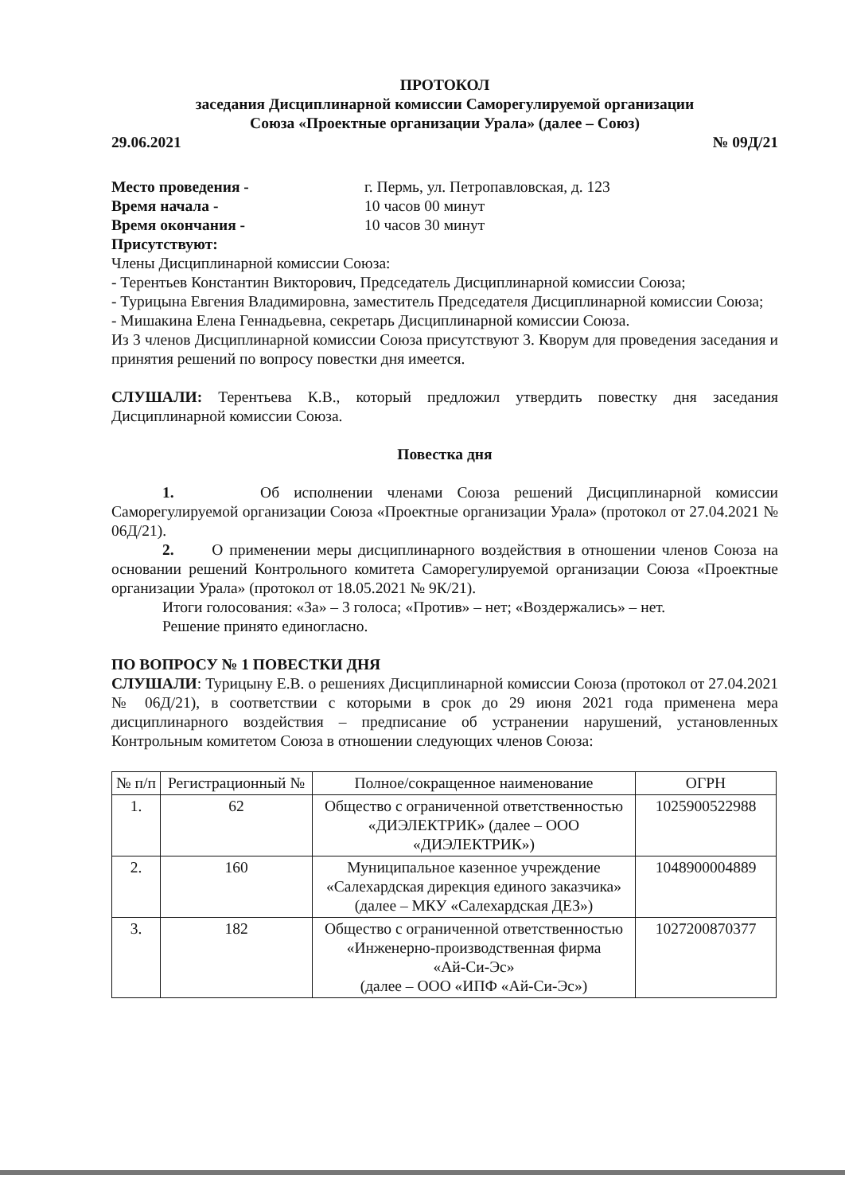ПРОТОКОЛ
заседания Дисциплинарной комиссии Саморегулируемой организации
Союза «Проектные организации Урала» (далее – Союз)
29.06.2021 № 09Д/21
Место проведения - г. Пермь, ул. Петропавловская, д. 123
Время начала - 10 часов 00 минут
Время окончания - 10 часов 30 минут
Присутствуют:
Члены Дисциплинарной комиссии Союза:
- Терентьев Константин Викторович, Председатель Дисциплинарной комиссии Союза;
- Турицына Евгения Владимировна, заместитель Председателя Дисциплинарной комиссии Союза;
- Мишакина Елена Геннадьевна, секретарь Дисциплинарной комиссии Союза.
Из 3 членов Дисциплинарной комиссии Союза присутствуют 3. Кворум для проведения заседания и принятия решений по вопросу повестки дня имеется.
СЛУШАЛИ: Терентьева К.В., который предложил утвердить повестку дня заседания Дисциплинарной комиссии Союза.
Повестка дня
1. Об исполнении членами Союза решений Дисциплинарной комиссии Саморегулируемой организации Союза «Проектные организации Урала» (протокол от 27.04.2021 № 06Д/21).
2. О применении меры дисциплинарного воздействия в отношении членов Союза на основании решений Контрольного комитета Саморегулируемой организации Союза «Проектные организации Урала» (протокол от 18.05.2021 № 9К/21).
Итоги голосования: «За» – 3 голоса; «Против» – нет; «Воздержались» – нет.
Решение принято единогласно.
ПО ВОПРОСУ № 1 ПОВЕСТКИ ДНЯ
СЛУШАЛИ: Турицыну Е.В. о решениях Дисциплинарной комиссии Союза (протокол от 27.04.2021 № 06Д/21), в соответствии с которыми в срок до 29 июня 2021 года применена мера дисциплинарного воздействия – предписание об устранении нарушений, установленных Контрольным комитетом Союза в отношении следующих членов Союза:
| № п/п | Регистрационный № | Полное/сокращенное наименование | ОГРН |
| --- | --- | --- | --- |
| 1. | 62 | Общество с ограниченной ответственностью «ДИЭЛЕКТРИК» (далее – ООО «ДИЭЛЕКТРИК») | 1025900522988 |
| 2. | 160 | Муниципальное казенное учреждение «Салехардская дирекция единого заказчика» (далее – МКУ «Салехардская ДЕЗ») | 1048900004889 |
| 3. | 182 | Общество с ограниченной ответственностью «Инженерно-производственная фирма «Ай-Си-Эс» (далее – ООО «ИПФ «Ай-Си-Эс») | 1027200870377 |